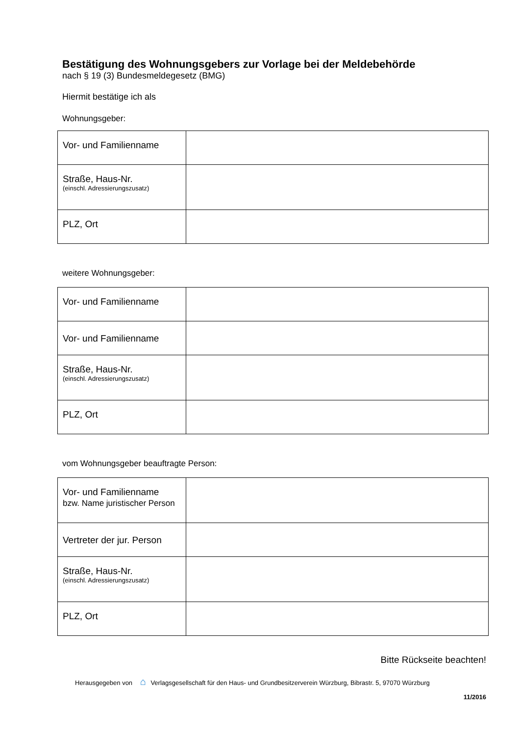Bestätigung des Wohnungsgebers zur Vorlage bei der Meldebehörde
nach § 19 (3) Bundesmeldegesetz (BMG)
Hiermit bestätige ich als
Wohnungsgeber:
| Vor- und Familienname | |
| Straße, Haus-Nr. (einschl. Adressierungszusatz) | |
| PLZ, Ort | |
weitere Wohnungsgeber:
| Vor- und Familienname | |
| Vor- und Familienname | |
| Straße, Haus-Nr. (einschl. Adressierungszusatz) | |
| PLZ, Ort | |
vom Wohnungsgeber beauftragte Person:
| Vor- und Familienname bzw. Name juristischer Person | |
| Vertreter der jur. Person | |
| Straße, Haus-Nr. (einschl. Adressierungszusatz) | |
| PLZ, Ort | |
Bitte Rückseite beachten!
Herausgegeben von ⌂ Verlagsgesellschaft für den Haus- und Grundbesitzerverein Würzburg, Bibrastr. 5, 97070 Würzburg
11/2016